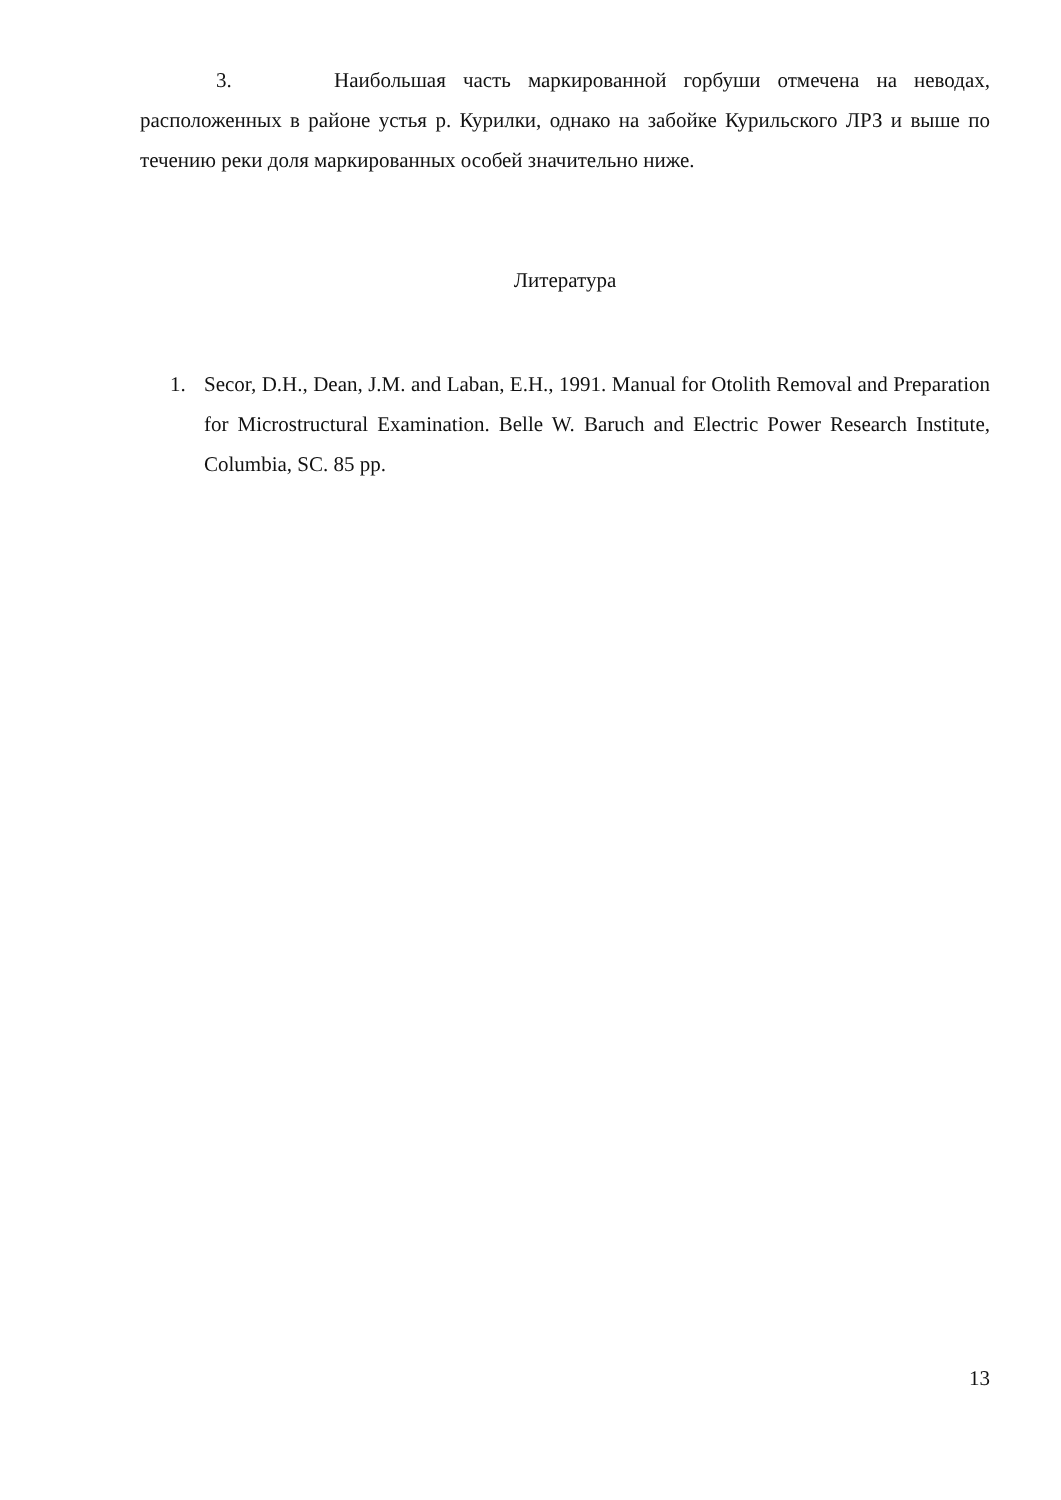3. Наибольшая часть маркированной горбуши отмечена на неводах, расположенных в районе устья р. Курилки, однако на забойке Курильского ЛРЗ и выше по течению реки доля маркированных особей значительно ниже.
Литература
1. Secor, D.H., Dean, J.M. and Laban, E.H., 1991. Manual for Otolith Removal and Preparation for Microstructural Examination. Belle W. Baruch and Electric Power Research Institute, Columbia, SC. 85 pp.
13